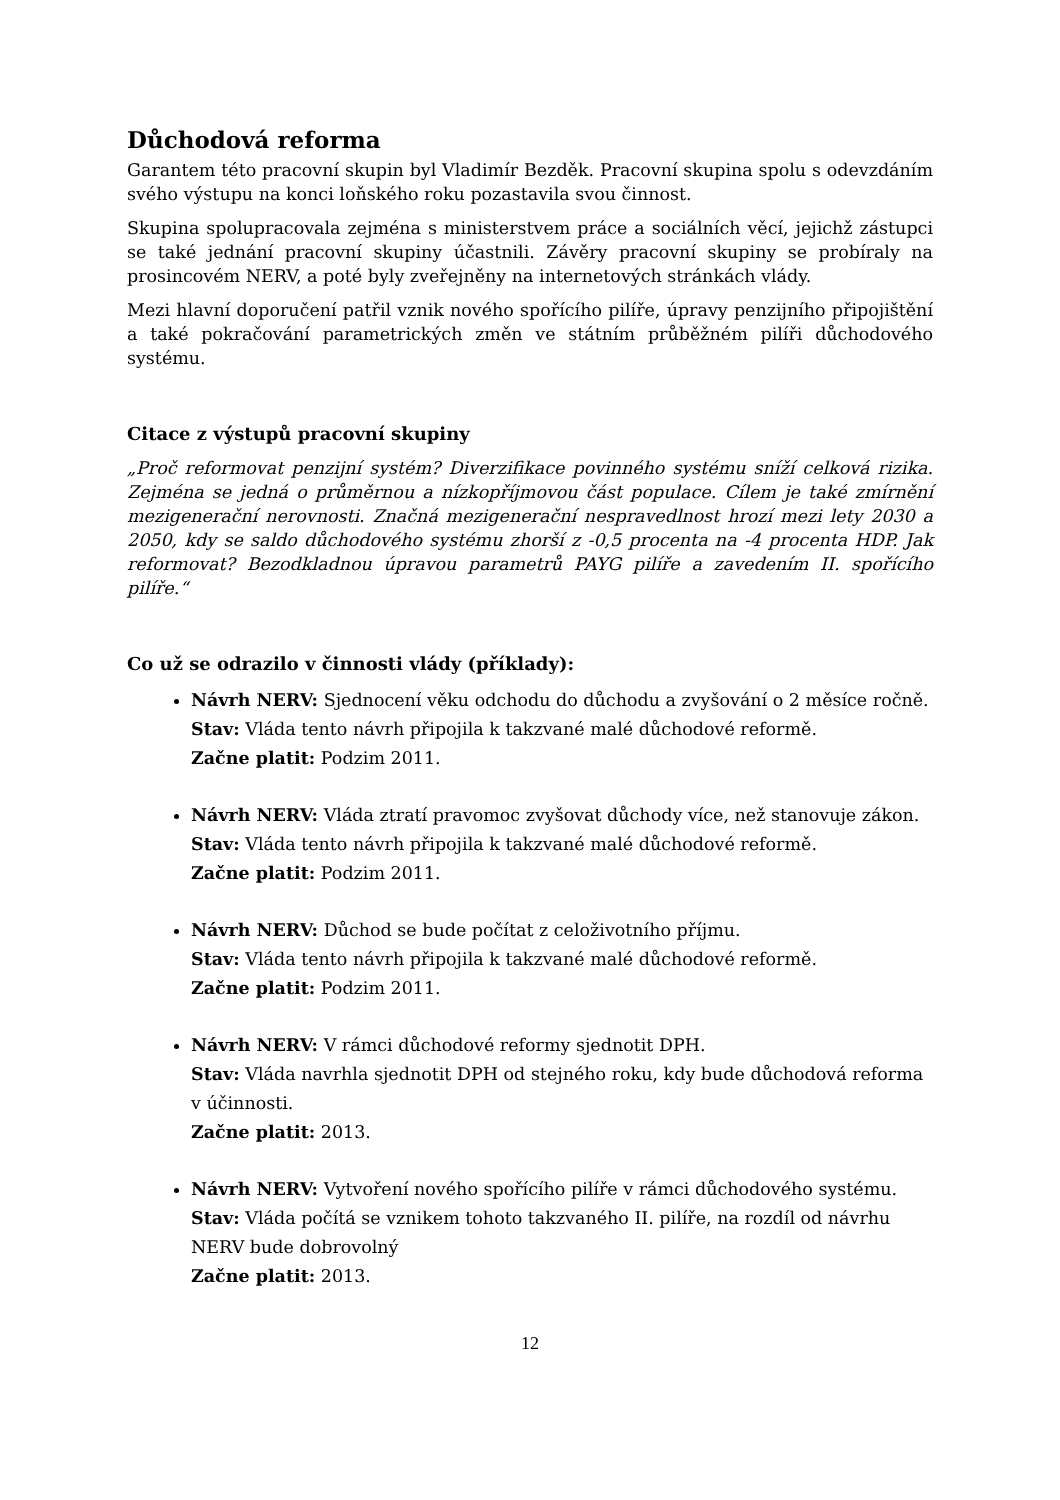Důchodová reforma
Garantem této pracovní skupin byl Vladimír Bezděk. Pracovní skupina spolu s odevzdáním svého výstupu na konci loňského roku pozastavila svou činnost.
Skupina spolupracovala zejména s ministerstvem práce a sociálních věcí, jejichž zástupci se také jednání pracovní skupiny účastnili. Závěry pracovní skupiny se probíraly na prosincovém NERV, a poté byly zveřejněny na internetových stránkách vlády.
Mezi hlavní doporučení patřil vznik nového spořícího pilíře, úpravy penzijního připojištění a také pokračování parametrických změn ve státním průběžném pilíři důchodového systému.
Citace z výstupů pracovní skupiny
„Proč reformovat penzijní systém? Diverzifikace povinného systému sníží celková rizika. Zejména se jedná o průměrnou a nízkopříjmovou část populace. Cílem je také zmírnění mezigenerační nerovnosti. Značná mezigenerační nespravedlnost hrozí mezi lety 2030 a 2050, kdy se saldo důchodového systému zhorší z -0,5 procenta na -4 procenta HDP. Jak reformovat? Bezodkladnou úpravou parametrů PAYG pilíře a zavedením II. spořícího pilíře.“
Co už se odrazilo v činnosti vlády (příklady):
Návrh NERV: Sjednocení věku odchodu do důchodu a zvyšování o 2 měsíce ročně.
Stav: Vláda tento návrh připojila k takzvané malé důchodové reformě.
Začne platit: Podzim 2011.
Návrh NERV: Vláda ztratí pravomoc zvyšovat důchody více, než stanovuje zákon.
Stav: Vláda tento návrh připojila k takzvané malé důchodové reformě.
Začne platit: Podzim 2011.
Návrh NERV: Důchod se bude počítat z celoživotního příjmu.
Stav: Vláda tento návrh připojila k takzvané malé důchodové reformě.
Začne platit: Podzim 2011.
Návrh NERV: V rámci důchodové reformy sjednotit DPH.
Stav: Vláda navrhla sjednotit DPH od stejného roku, kdy bude důchodová reforma v účinnosti.
Začne platit: 2013.
Návrh NERV: Vytvoření nového spořícího pilíře v rámci důchodového systému.
Stav: Vláda počítá se vznikem tohoto takzvaného II. pilíře, na rozdíl od návrhu NERV bude dobrovolný
Začne platit: 2013.
12